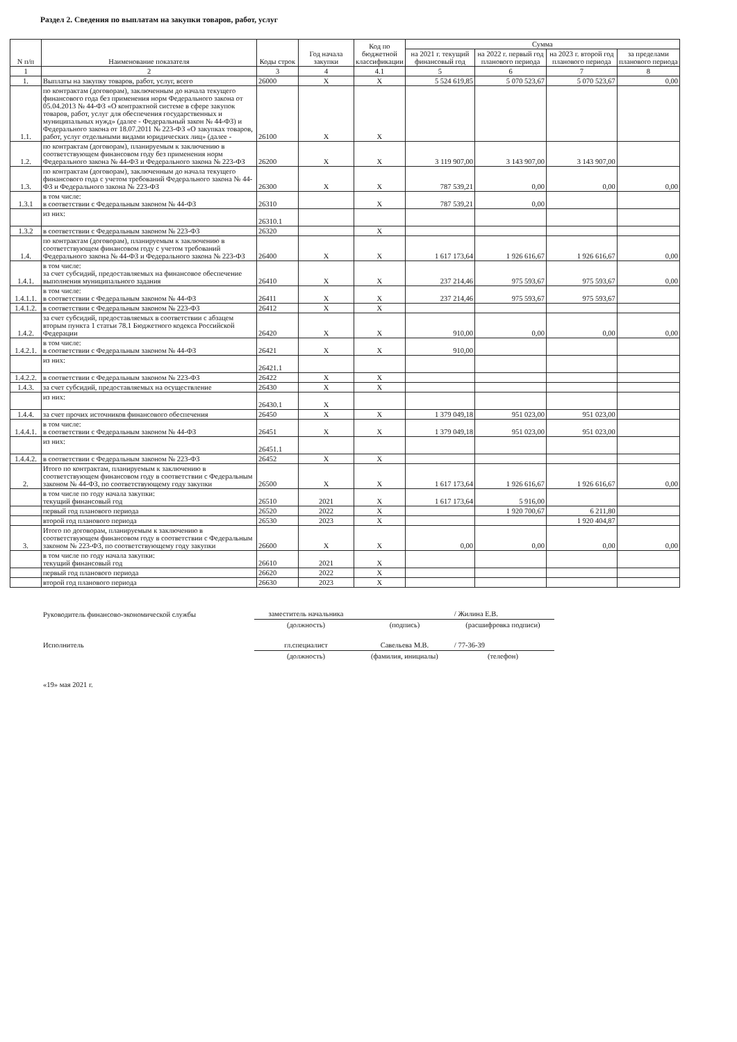Раздел 2. Сведения по выплатам на закупки товаров, работ, услуг
| N п/п | Наименование показателя | Коды строк | Год начала закупки | Код по бюджетной классификации | Сумма | | | |
| --- | --- | --- | --- | --- | --- | --- | --- | --- |
| | | | | | на 2021 г. текущий финансовый год | на 2022 г. первый год планового периода | на 2023 г. второй год планового периода | за пределами планового периода |
| 1 | 2 | 3 | 4 | 4.1 | 5 | 6 | 7 | 8 |
| 1. | Выплаты на закупку товаров, работ, услуг, всего | 26000 | X | X | 5 524 619,85 | 5 070 523,67 | 5 070 523,67 | 0,00 |
| 1.1. | по контрактам (договорам), заключенным до начала текущего финансового года без применения норм Федерального закона от 05.04.2013 № 44-ФЗ «О контрактной системе в сфере закупок товаров, работ, услуг для обеспечения государственных и муниципальных нужд» (далее - Федеральный закон № 44-ФЗ) и Федерального закона от 18.07.2011 № 223-ФЗ «О закупках товаров, работ, услуг отдельными видами юридических лиц» (далее - | 26100 | X | X | | | | |
| 1.2. | по контрактам (договорам), планируемым к заключению в соответствующем финансовом году без применения норм Федерального закона № 44-ФЗ и Федерального закона № 223-ФЗ | 26200 | X | X | 3 119 907,00 | 3 143 907,00 | 3 143 907,00 | |
| 1.3. | по контрактам (договорам), заключенным до начала текущего финансового года с учетом требований Федерального закона № 44-ФЗ и Федерального закона № 223-ФЗ | 26300 | X | X | 787 539,21 | 0,00 | 0,00 | 0,00 |
| 1.3.1 | в том числе: в соответствии с Федеральным законом № 44-ФЗ | 26310 | | X | 787 539,21 | 0,00 | | |
| | из них: | 26310.1 | | | | | | |
| 1.3.2 | в соответствии с Федеральным законом № 223-ФЗ | 26320 | | X | | | | |
| 1.4. | по контрактам (договорам), планируемым к заключению в соответствующем финансовом году с учетом требований Федерального закона № 44-ФЗ и Федерального закона № 223-ФЗ | 26400 | X | X | 1 617 173,64 | 1 926 616,67 | 1 926 616,67 | 0,00 |
| 1.4.1. | в том числе: за счет субсидий, предоставляемых на финансовое обеспечение выполнения муниципального задания | 26410 | X | X | 237 214,46 | 975 593,67 | 975 593,67 | 0,00 |
| 1.4.1.1. | в том числе: в соответствии с Федеральным законом № 44-ФЗ | 26411 | X | X | 237 214,46 | 975 593,67 | 975 593,67 | |
| 1.4.1.2. | в соответствии с Федеральным законом № 223-ФЗ | 26412 | X | X | | | | |
| 1.4.2. | за счет субсидий, предоставляемых в соответствии с абзацем вторым пункта 1 статьи 78.1 Бюджетного кодекса Российской Федерации | 26420 | X | X | 910,00 | 0,00 | 0,00 | 0,00 |
| 1.4.2.1. | в том числе: в соответствии с Федеральным законом № 44-ФЗ | 26421 | X | X | 910,00 | | | |
| | из них: | 26421.1 | | | | | | |
| 1.4.2.2. | в соответствии с Федеральным законом № 223-ФЗ | 26422 | X | X | | | | |
| 1.4.3. | за счет субсидий, предоставляемых на осуществление | 26430 | X | X | | | | |
| | из них: | 26430.1 | X | | | | | |
| 1.4.4. | за счет прочих источников финансового обеспечения | 26450 | X | X | 1 379 049,18 | 951 023,00 | 951 023,00 | |
| 1.4.4.1. | в том числе: в соответствии с Федеральным законом № 44-ФЗ | 26451 | X | X | 1 379 049,18 | 951 023,00 | 951 023,00 | |
| | из них: | 26451.1 | | | | | | |
| 1.4.4.2. | в соответствии с Федеральным законом № 223-ФЗ | 26452 | X | X | | | | |
| 2. | Итого по контрактам, планируемым к заключению в соответствующем финансовом году в соответствии с Федеральным законом № 44-ФЗ, по соответствующему году закупки | 26500 | X | X | 1 617 173,64 | 1 926 616,67 | 1 926 616,67 | 0,00 |
| | в том числе по году начала закупки: текущий финансовый год | 26510 | 2021 | X | 1 617 173,64 | 5 916,00 | | |
| | первый год планового периода | 26520 | 2022 | X | | 1 920 700,67 | 6 211,80 | |
| | второй год планового периода | 26530 | 2023 | X | | | 1 920 404,87 | |
| 3. | Итого по договорам, планируемым к заключению в соответствующем финансовом году в соответствии с Федеральным законом № 223-ФЗ, по соответствующему году закупки | 26600 | X | X | 0,00 | 0,00 | 0,00 | 0,00 |
| | в том числе по году начала закупки: текущий финансовый год | 26610 | 2021 | X | | | | |
| | первый год планового периода | 26620 | 2022 | X | | | | |
| | второй год планового периода | 26630 | 2023 | X | | | | |
| Руководитель финансово-экономической службы | заместитель начальника | | / Жилина Е.В. |
| | (должность) | (подпись) | (расшифровка подписи) |
| Исполнитель | гл.специалист | Савельева М.В. | / 77-36-39 |
| | (должность) | (фамилия, инициалы) | (телефон) |
| «19» мая 2021 г. | | | |